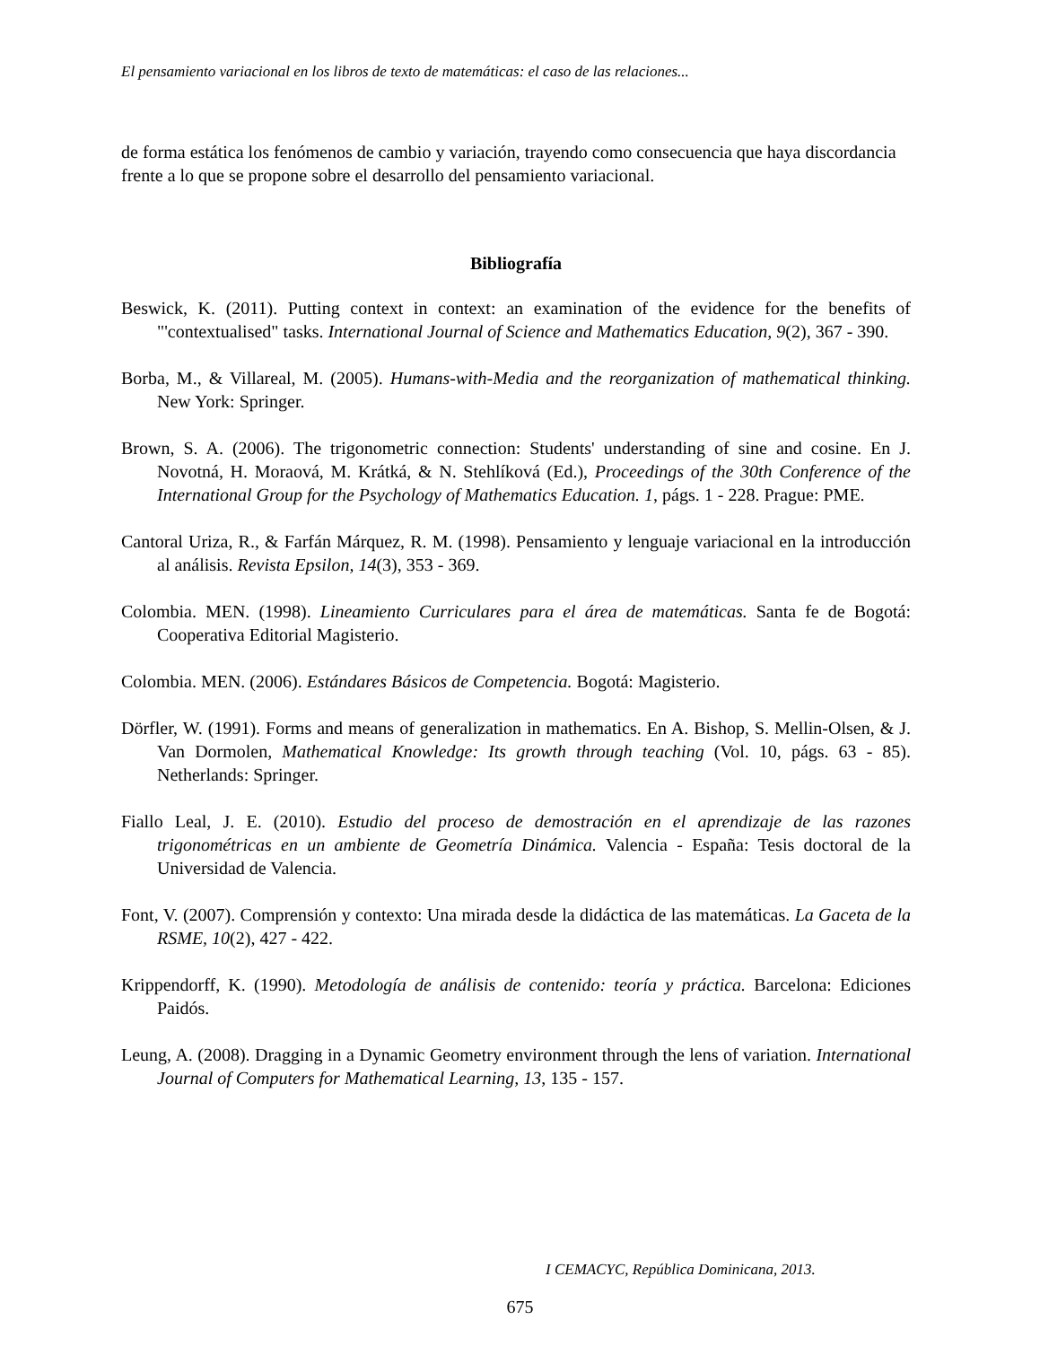El pensamiento variacional en los libros de texto de matemáticas: el caso de las relaciones...
de forma estática los fenómenos de cambio y variación, trayendo como consecuencia que haya discordancia frente a lo que se propone sobre el desarrollo del pensamiento variacional.
Bibliografía
Beswick, K. (2011). Putting context in context: an examination of the evidence for the benefits of "'contextualised" tasks. International Journal of Science and Mathematics Education, 9(2), 367 - 390.
Borba, M., & Villareal, M. (2005). Humans-with-Media and the reorganization of mathematical thinking. New York: Springer.
Brown, S. A. (2006). The trigonometric connection: Students' understanding of sine and cosine. En J. Novotná, H. Moraová, M. Krátká, & N. Stehlíková (Ed.), Proceedings of the 30th Conference of the International Group for the Psychology of Mathematics Education. 1, págs. 1 - 228. Prague: PME.
Cantoral Uriza, R., & Farfán Márquez, R. M. (1998). Pensamiento y lenguaje variacional en la introducción al análisis. Revista Epsilon, 14(3), 353 - 369.
Colombia. MEN. (1998). Lineamiento Curriculares para el área de matemáticas. Santa fe de Bogotá: Cooperativa Editorial Magisterio.
Colombia. MEN. (2006). Estándares Básicos de Competencia. Bogotá: Magisterio.
Dörfler, W. (1991). Forms and means of generalization in mathematics. En A. Bishop, S. Mellin-Olsen, & J. Van Dormolen, Mathematical Knowledge: Its growth through teaching (Vol. 10, págs. 63 - 85). Netherlands: Springer.
Fiallo Leal, J. E. (2010). Estudio del proceso de demostración en el aprendizaje de las razones trigonométricas en un ambiente de Geometría Dinámica. Valencia - España: Tesis doctoral de la Universidad de Valencia.
Font, V. (2007). Comprensión y contexto: Una mirada desde la didáctica de las matemáticas. La Gaceta de la RSME, 10(2), 427 - 422.
Krippendorff, K. (1990). Metodología de análisis de contenido: teoría y práctica. Barcelona: Ediciones Paidós.
Leung, A. (2008). Dragging in a Dynamic Geometry environment through the lens of variation. International Journal of Computers for Mathematical Learning, 13, 135 - 157.
I CEMACYC, República Dominicana, 2013.
675